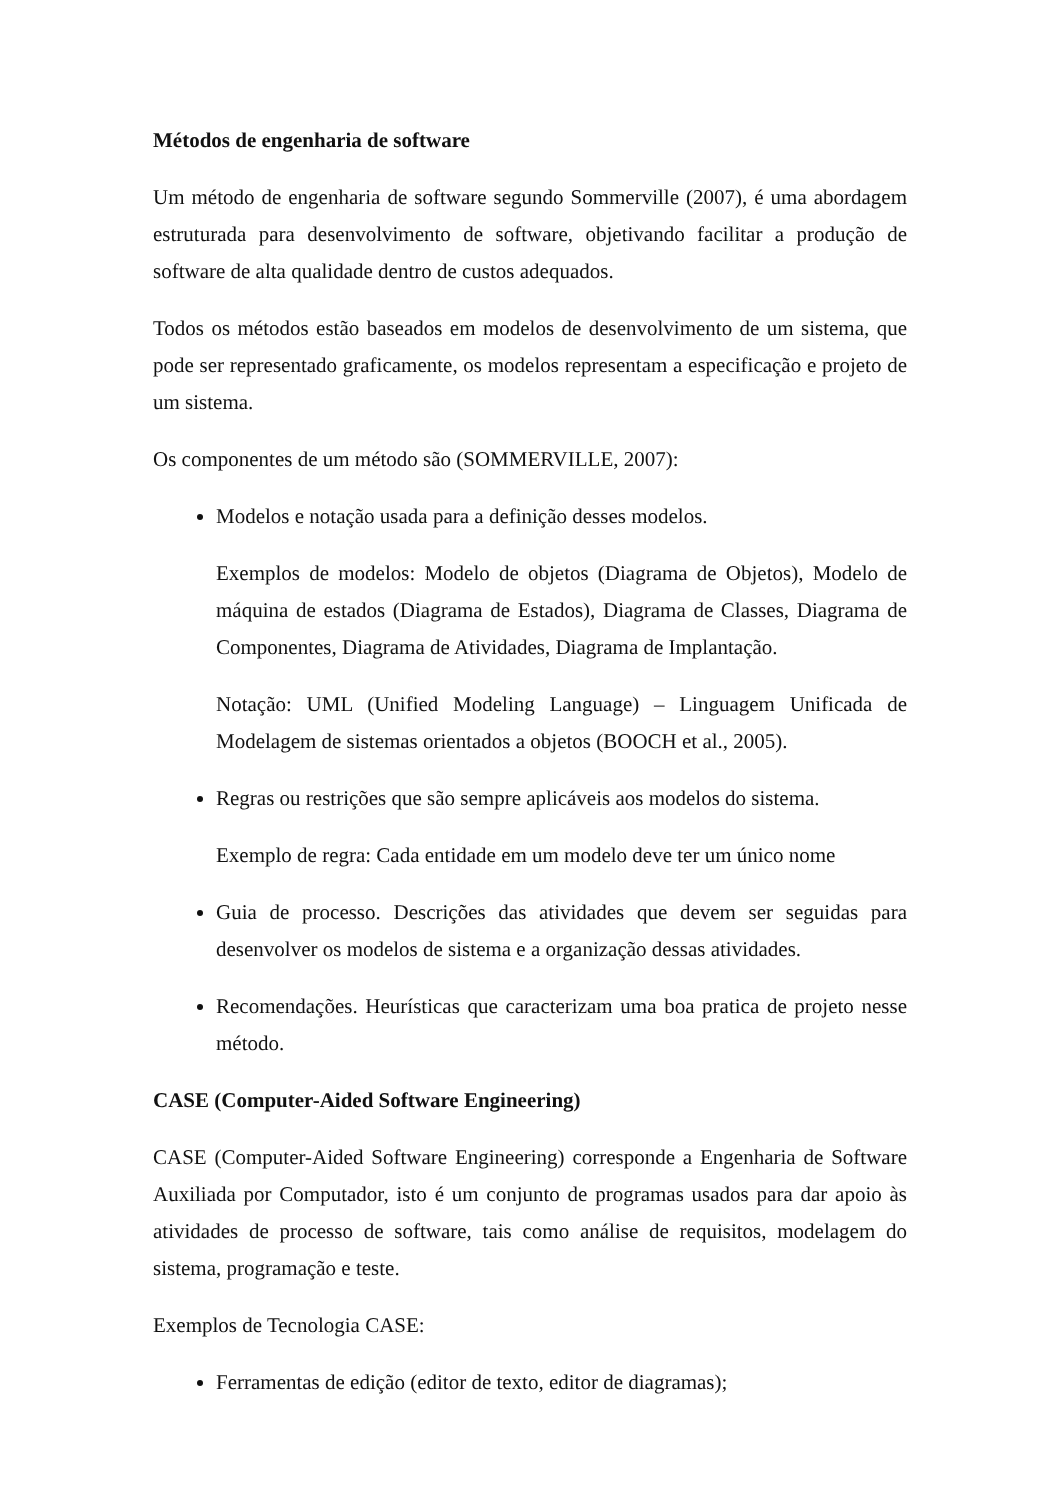Métodos de engenharia de software
Um método de engenharia de software segundo Sommerville (2007), é uma abordagem estruturada para desenvolvimento de software, objetivando facilitar a produção de software de alta qualidade dentro de custos adequados.
Todos os métodos estão baseados em modelos de desenvolvimento de um sistema, que pode ser representado graficamente, os modelos representam a especificação e projeto de um sistema.
Os componentes de um método são (SOMMERVILLE, 2007):
Modelos e notação usada para a definição desses modelos.
Exemplos de modelos: Modelo de objetos (Diagrama de Objetos), Modelo de máquina de estados (Diagrama de Estados), Diagrama de Classes, Diagrama de Componentes, Diagrama de Atividades, Diagrama de Implantação.
Notação: UML (Unified Modeling Language) – Linguagem Unificada de Modelagem de sistemas orientados a objetos (BOOCH et al., 2005).
Regras ou restrições que são sempre aplicáveis aos modelos do sistema.
Exemplo de regra: Cada entidade em um modelo deve ter um único nome
Guia de processo. Descrições das atividades que devem ser seguidas para desenvolver os modelos de sistema e a organização dessas atividades.
Recomendações. Heurísticas que caracterizam uma boa pratica de projeto nesse método.
CASE (Computer-Aided Software Engineering)
CASE (Computer-Aided Software Engineering) corresponde a Engenharia de Software Auxiliada por Computador, isto é um conjunto de programas usados para dar apoio às atividades de processo de software, tais como análise de requisitos, modelagem do sistema, programação e teste.
Exemplos de Tecnologia CASE:
Ferramentas de edição (editor de texto, editor de diagramas);